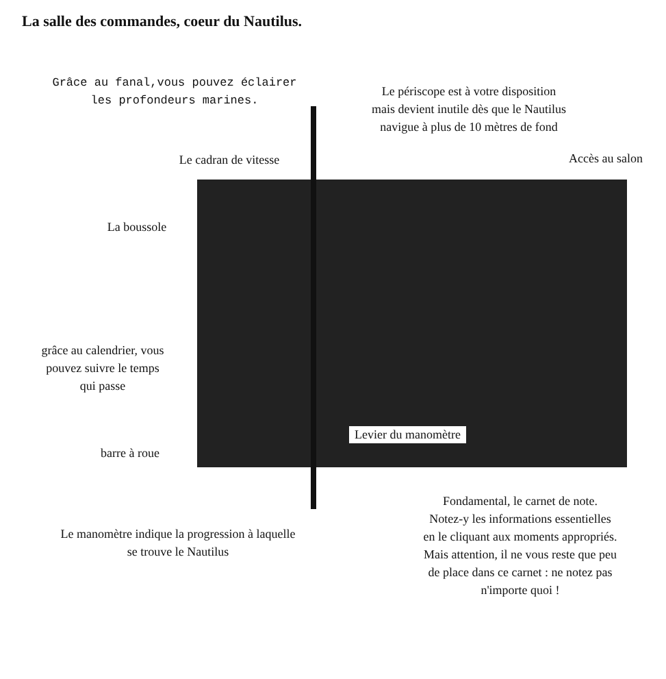La salle des commandes, coeur du Nautilus.
Grâce au fanal,vous pouvez éclairer
les profondeurs marines.
Le périscope est à votre disposition
mais devient inutile dès que le Nautilus
navigue à plus de 10 mètres de fond
Le cadran de vitesse Accès au salon
La boussole
grâce au calendrier, vous
pouvez suivre le temps
qui passe
barre à roue
Levier du manomètre
Fondamental, le carnet de note.
Notez-y les informations essentielles
en le cliquant aux moments appropriés.
Mais attention, il ne vous reste que peu
de place dans ce carnet : ne notez pas
n'importe quoi !
Le manomètre indique la progression à laquelle
se trouve le Nautilus